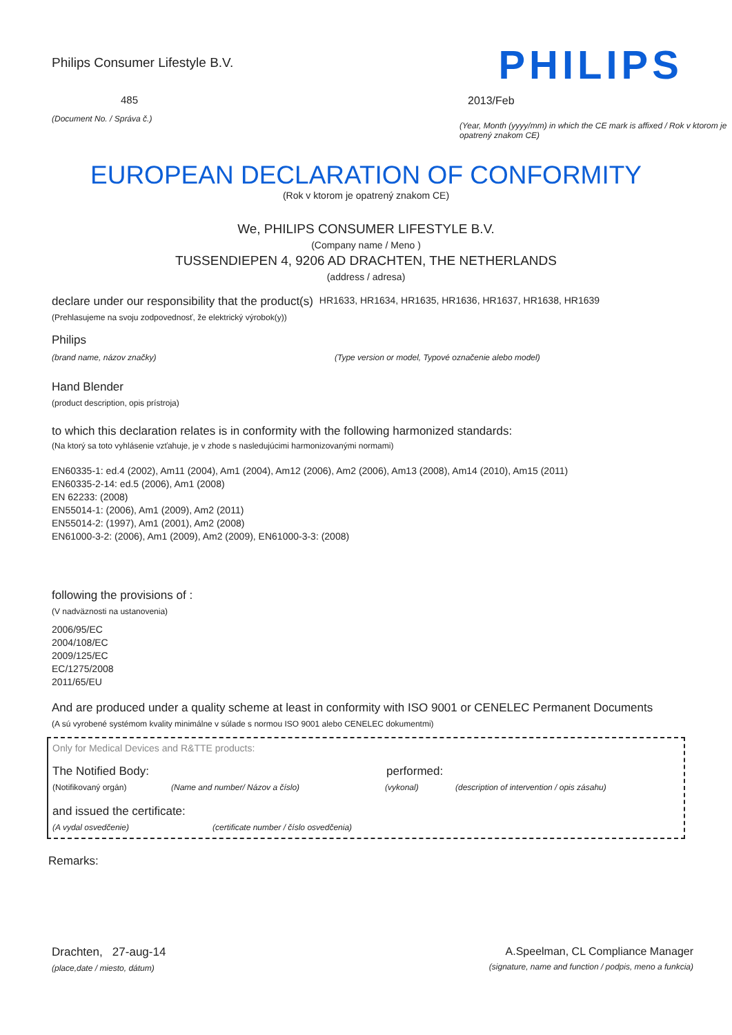Philips Consumer Lifestyle B.V.
485
(Document No. / Správa č.)
PHILIPS
2013/Feb
(Year, Month (yyyy/mm) in which the CE mark is affixed / Rok v ktorom je opatrený znakom CE)
EUROPEAN DECLARATION OF CONFORMITY
(Rok v ktorom je opatrený znakom CE)
We, PHILIPS CONSUMER LIFESTYLE B.V.
(Company name / Meno )
TUSSENDIEPEN 4, 9206 AD DRACHTEN, THE NETHERLANDS
(address / adresa)
declare under our responsibility that the product(s) HR1633, HR1634, HR1635, HR1636, HR1637, HR1638, HR1639
(Prehlasujeme na svoju zodpovednosť, že elektrický výrobok(y))
Philips
(brand name, názov značky) (Type version or model, Typové označenie alebo model)
Hand Blender
(product description, opis prístroja)
to which this declaration relates is in conformity with the following harmonized standards:
(Na ktorý sa toto vyhlásenie vzťahuje, je v zhode s nasledujúcimi harmonizovanými normami)
EN60335-1: ed.4 (2002), Am11 (2004), Am1 (2004), Am12 (2006), Am2 (2006), Am13 (2008), Am14 (2010), Am15 (2011)
EN60335-2-14: ed.5 (2006), Am1 (2008)
EN 62233: (2008)
EN55014-1: (2006), Am1 (2009), Am2 (2011)
EN55014-2: (1997), Am1 (2001), Am2 (2008)
EN61000-3-2: (2006), Am1 (2009), Am2 (2009), EN61000-3-3: (2008)
following the provisions of :
(V nadväznosti na ustanovenia)
2006/95/EC
2004/108/EC
2009/125/EC
EC/1275/2008
2011/65/EU
And are produced under a quality scheme at least in conformity with ISO 9001 or CENELEC Permanent Documents
(A sú vyrobené systémom kvality minimálne v súlade s normou ISO 9001 alebo CENELEC dokumentmi)
Only for Medical Devices and R&TTE products:
The Notified Body: performed:
(Notifikovaný orgán) (Name and number/ Názov a číslo) (vykonal) (description of intervention / opis zásahu)
and issued the certificate:
(A vydal osvedčenie) (certificate number / číslo osvedčenia)
Remarks:
Drachten, 27-aug-14
(place,date / miesto, dátum)
A.Speelman, CL Compliance Manager
(signature, name and function / podpis, meno a funkcia)